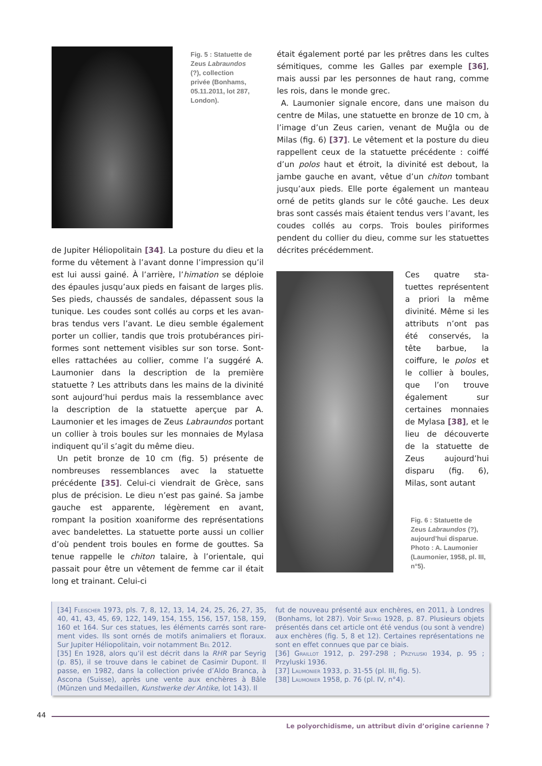Fig. 5 : Statuette de Zeus Labraundos (?), collection privée (Bonhams, 05.11.2011, lot 287, London).
était également porté par les prêtres dans les cultes sémitiques, comme les Galles par exemple [36], mais aussi par les personnes de haut rang, comme les rois, dans le monde grec.
A. Laumonier signale encore, dans une maison du centre de Milas, une statuette en bronze de 10 cm, à l’image d’un Zeus carien, venant de Muğla ou de Milas (fig. 6) [37]. Le vêtement et la posture du dieu rappellent ceux de la statuette précédente : coiffé d’un polos haut et étroit, la divinité est debout, la jambe gauche en avant, vêtue d’un chiton tombant jusqu’aux pieds. Elle porte également un manteau orné de petits glands sur le côté gauche. Les deux bras sont cassés mais étaient tendus vers l’avant, les coudes collés au corps. Trois boules piriformes pendent du collier du dieu, comme sur les statuettes décrites précédemment.
de Jupiter Héliopolitain [34]. La posture du dieu et la forme du vêtement à l’avant donne l’impression qu’il est lui aussi gainé. À l’arrière, l’himation se déploie des épaules jusqu’aux pieds en faisant de larges plis. Ses pieds, chaussés de sandales, dépassent sous la tunique. Les coudes sont collés au corps et les avan­bras tendus vers l’avant. Le dieu semble également porter un collier, tandis que trois protubérances piri­formes sont nettement visibles sur son torse. Sont-elles rattachées au collier, comme l’a suggéré A. Laumonier dans la description de la première statuette ? Les attri­buts dans les mains de la divinité sont aujourd’hui perdus mais la ressemblance avec la description de la statuette aperçue par A. Laumonier et les images de Zeus Labraundos portant un collier à trois boules sur les monnaies de Mylasa indiquent qu’il s’agit du même dieu.
Un petit bronze de 10 cm (fig. 5) présente de nombreuses ressemblances avec la statuette précédente [35]. Celui-ci viendrait de Grèce, sans plus de précision. Le dieu n’est pas gainé. Sa jambe gauche est apparente, légèrement en avant, rompant la position xoaniforme des représentations avec bande­lettes. La statuette porte aussi un collier d’où pendent trois boules en forme de gouttes. Sa tenue rappelle le chiton talaire, à l’orientale, qui passait pour être un vêtement de femme car il était long et trainant. Celui-ci
Ces quatre sta­tuettes représentent a priori la même divinité. Même si les attributs n’ont pas été conservés, la tête barbue, la coiffure, le polos et le collier à boules, que l’on trouve également sur certaines monnaies de Mylasa [38], et le lieu de décou­verte de la statuette de Zeus aujourd’hui disparu (fig. 6), Milas, sont autant
Fig. 6 : Statuette de Zeus Labraundos (?), aujourd’hui disparue. Photo : A. Laumonier (Laumonier, 1958, pl. III, n°5).
[34] Fleischer 1973, pls. 7, 8, 12, 13, 14, 24, 25, 26, 27, 35, 40, 41, 43, 45, 69, 122, 149, 154, 155, 156, 157, 158, 159, 160 et 164. Sur ces statues, les éléments carrés sont rare­ment vides. Ils sont ornés de motifs animaliers et floraux. Sur Jupiter Héliopolitain, voir notamment Bel 2012.
[35] En 1928, alors qu’il est décrit dans la RHR par Seyrig (p. 85), il se trouve dans le cabinet de Casimir Dupont. Il passe, en 1982, dans la collection privée d’Aldo Branca, à Ascona (Suisse), après une vente aux enchères à Bâle (Münzen und Medaillen, Kunstwerke der Antike, lot 143). Il
fut de nouveau présenté aux enchères, en 2011, à Londres (Bonhams, lot 287). Voir Seyrig 1928, p. 87. Plusieurs objets présentés dans cet article ont été vendus (ou sont à vendre) aux enchères (fig. 5, 8 et 12). Certaines représen­tations ne sont en effet connues que par ce biais.
[36] Graillot 1912, p. 297-298 ; Przyluski 1934, p. 95 ; Przyluski 1936.
[37] Laumonier 1933, p. 31-55 (pl. III, fig. 5).
[38] Laumonier 1958, p. 76 (pl. IV, n°4).
44
Le polyorchidisme, un attribut divin d’origine carienne ?